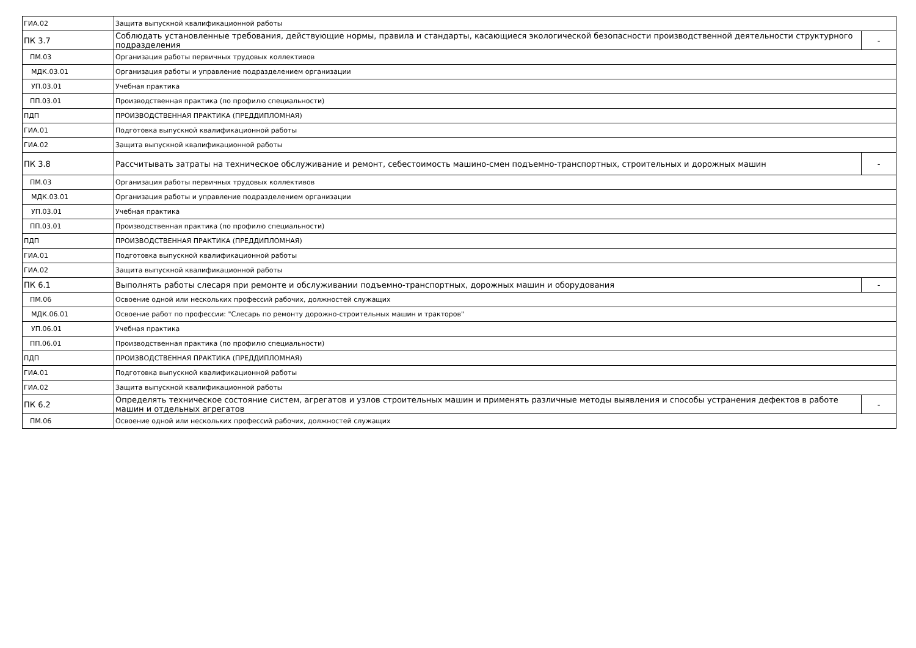| ГИА.02 | Защита выпускной квалификационной работы | |
| ПК 3.7 | Соблюдать установленные требования, действующие нормы, правила и стандарты, касающиеся экологической безопасности производственной деятельности структурного подразделения | - |
| ПМ.03 | Организация работы первичных трудовых коллективов | |
| МДК.03.01 | Организация работы и управление подразделением организации | |
| УП.03.01 | Учебная практика | |
| ПП.03.01 | Производственная практика (по профилю специальности) | |
| ПДП | ПРОИЗВОДСТВЕННАЯ ПРАКТИКА (ПРЕДДИПЛОМНАЯ) | |
| ГИА.01 | Подготовка выпускной квалификационной работы | |
| ГИА.02 | Защита выпускной квалификационной работы | |
| ПК 3.8 | Рассчитывать затраты на техническое обслуживание и ремонт, себестоимость машино-смен подъемно-транспортных, строительных и дорожных машин | - |
| ПМ.03 | Организация работы первичных трудовых коллективов | |
| МДК.03.01 | Организация работы и управление подразделением организации | |
| УП.03.01 | Учебная практика | |
| ПП.03.01 | Производственная практика (по профилю специальности) | |
| ПДП | ПРОИЗВОДСТВЕННАЯ ПРАКТИКА (ПРЕДДИПЛОМНАЯ) | |
| ГИА.01 | Подготовка выпускной квалификационной работы | |
| ГИА.02 | Защита выпускной квалификационной работы | |
| ПК 6.1 | Выполнять работы слесаря при ремонте и обслуживании подъемно-транспортных, дорожных машин и оборудования | - |
| ПМ.06 | Освоение одной или нескольких профессий рабочих, должностей служащих | |
| МДК.06.01 | Освоение работ по профессии: "Слесарь по ремонту дорожно-строительных машин и тракторов" | |
| УП.06.01 | Учебная практика | |
| ПП.06.01 | Производственная практика (по профилю специальности) | |
| ПДП | ПРОИЗВОДСТВЕННАЯ ПРАКТИКА (ПРЕДДИПЛОМНАЯ) | |
| ГИА.01 | Подготовка выпускной квалификационной работы | |
| ГИА.02 | Защита выпускной квалификационной работы | |
| ПК 6.2 | Определять техническое состояние систем, агрегатов и узлов строительных машин и применять различные методы выявления и способы устранения дефектов в работе машин и отдельных агрегатов | - |
| ПМ.06 | Освоение одной или нескольких профессий рабочих, должностей служащих | |